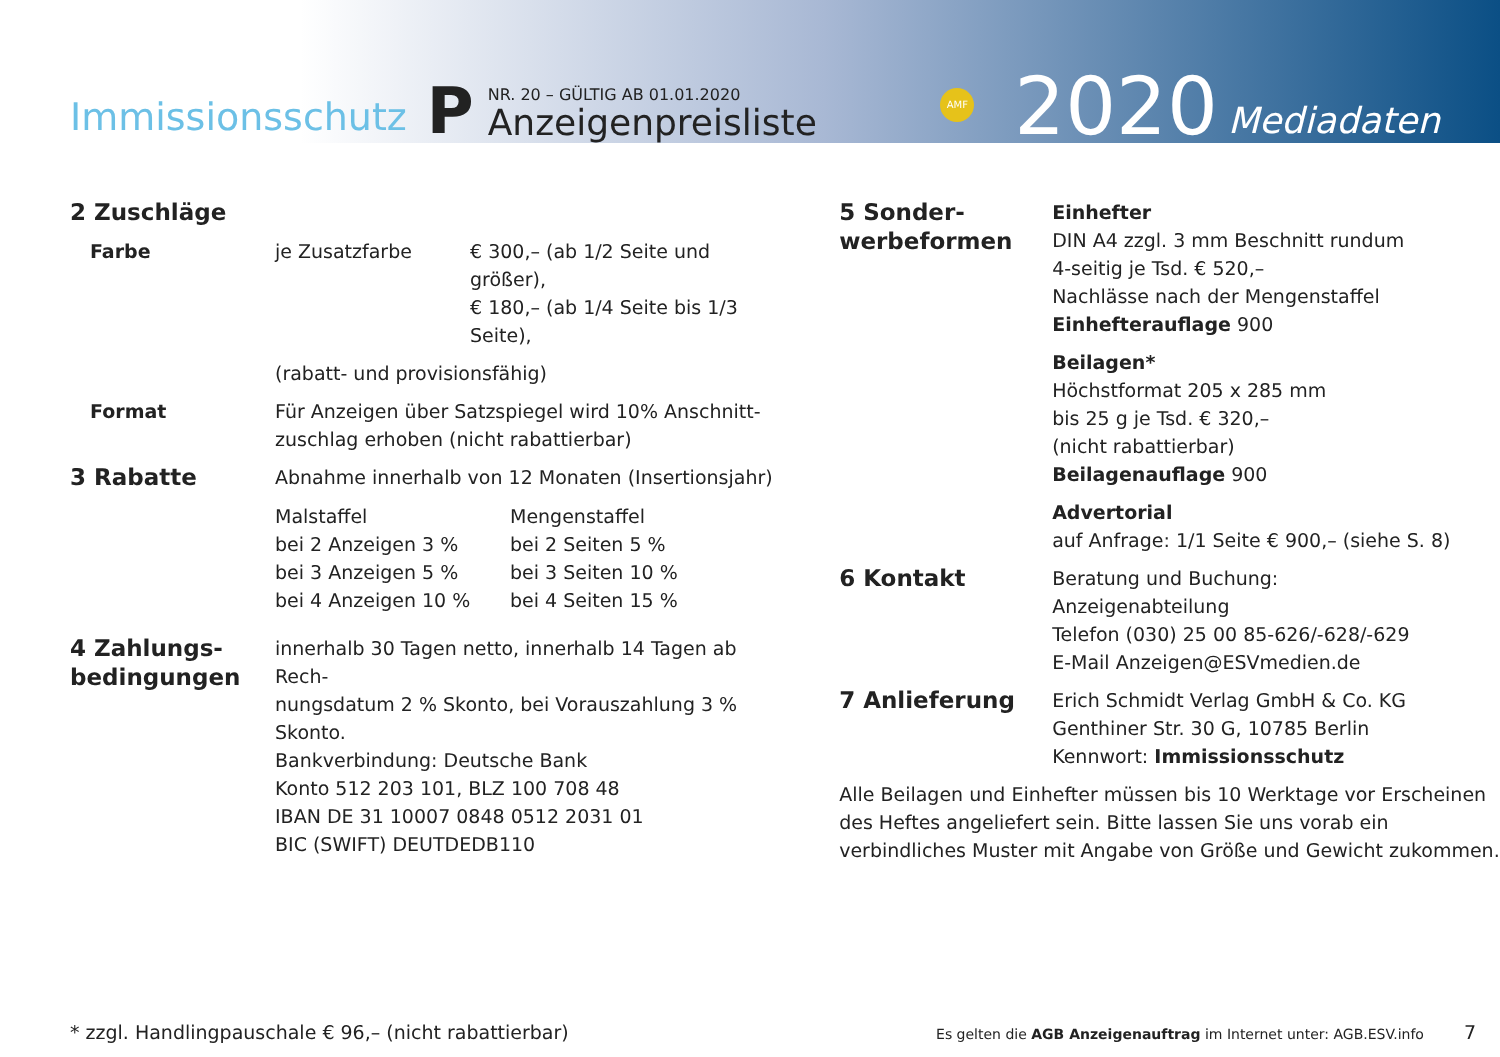Immissionsschutz
P
NR. 20 – GÜLTIG AB 01.01.2020
Anzeigenpreisliste
AMF 2020
Mediadaten
| 2 Zuschläge | | |
| Farbe | je Zusatzfarbe | € 300,– (ab 1/2 Seite und größer), € 180,– (ab 1/4 Seite bis 1/3 Seite), |
| | (rabatt- und provisionsfähig) | |
| Format | Für Anzeigen über Satzspiegel wird 10% Anschnitt- zuschlag erhoben (nicht rabattierbar) | |
| 3 Rabatte | Abnahme innerhalb von 12 Monaten (Insertionsjahr) | |
| | / Malstaffel bei 2 Anzeigen 3 % bei 3 Anzeigen 5 % bei 4 Anzeigen 10 % / Mengenstaffel bei 2 Seiten 5 % bei 3 Seiten 10 % bei 4 Seiten 15 % / | |
| 4 Zahlungs- bedingungen | innerhalb 30 Tagen netto, innerhalb 14 Tagen ab Rech- nungsdatum 2 % Skonto, bei Vorauszahlung 3 % Skonto. Bankverbindung: Deutsche Bank Konto 512 203 101, BLZ 100 708 48 IBAN DE 31 10007 0848 0512 2031 01 BIC (SWIFT) DEUTDEDB110 | |
| 5 Sonder- werbeformen | Einhefter DIN A4 zzgl. 3 mm Beschnitt rundum 4-seitig je Tsd. € 520,– Nachlässe nach der Mengenstaffel Einhefterauflage 900 |
| | Beilagen* Höchstformat 205 x 285 mm bis 25 g je Tsd. € 320,– (nicht rabattierbar) Beilagenauflage 900 |
| | Advertorial auf Anfrage: 1/1 Seite € 900,– (siehe S. 8) |
| 6 Kontakt | Beratung und Buchung: Anzeigenabteilung Telefon (030) 25 00 85-626/-628/-629 E-Mail Anzeigen@ESVmedien.de |
| 7 Anlieferung | Erich Schmidt Verlag GmbH & Co. KG Genthiner Str. 30 G, 10785 Berlin Kennwort: Immissionsschutz |
Alle Beilagen und Einhefter müssen bis 10 Werktage vor Erscheinen des Heftes angeliefert sein. Bitte lassen Sie uns vorab ein verbindliches Muster mit Angabe von Größe und Gewicht zukommen.
* zzgl. Handlingpauschale € 96,– (nicht rabattierbar) Es gelten die AGB Anzeigenauftrag im Internet unter: AGB.ESV.info 7